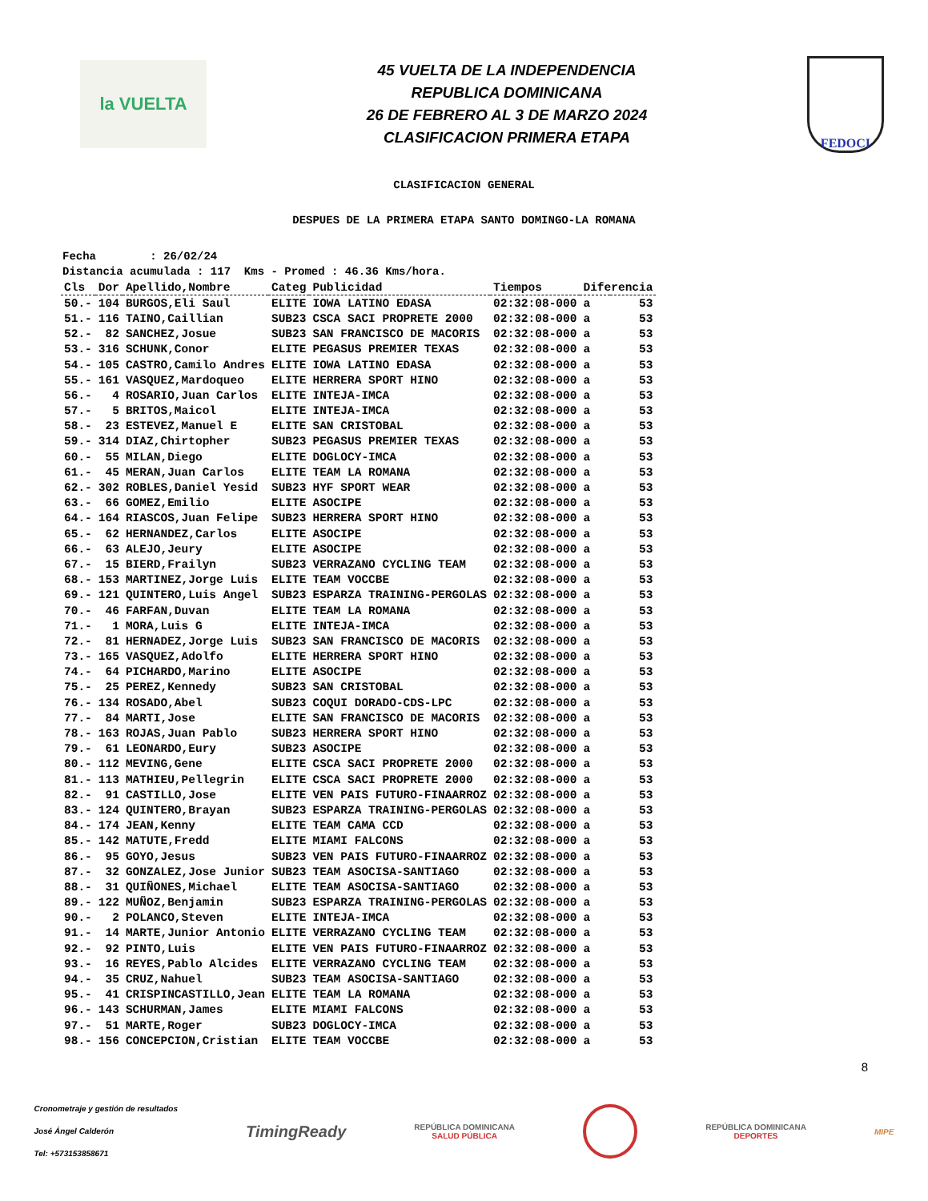la VUELTA
45 VUELTA DE LA INDEPENDENCIA
REPUBLICA DOMINICANA
26 DE FEBRERO AL 3 DE MARZO 2024
CLASIFICACION PRIMERA ETAPA
FEDOCI
CLASIFICACION GENERAL
DESPUES DE LA PRIMERA ETAPA SANTO DOMINGO-LA ROMANA
Fecha : 26/02/24 Distancia acumulada : 117 Kms - Promed : 46.36 Kms/hora.
| Cls | Dor | Apellido,Nombre | Categ | Publicidad | Tiempos | Diferencia | |
| --- | --- | --- | --- | --- | --- | --- | --- |
| 50.- | 104 | BURGOS,Eli Saul | ELITE | IOWA LATINO EDASA | 02:32:08-000 | a | 53 |
| 51.- | 116 | TAINO,Caillian | SUB23 | CSCA SACI PROPRETE 2000 | 02:32:08-000 | a | 53 |
| 52.- | 82 | SANCHEZ,Josue | SUB23 | SAN FRANCISCO DE MACORIS | 02:32:08-000 | a | 53 |
| 53.- | 316 | SCHUNK,Conor | ELITE | PEGASUS PREMIER TEXAS | 02:32:08-000 | a | 53 |
| 54.- | 105 | CASTRO,Camilo Andres | ELITE | IOWA LATINO EDASA | 02:32:08-000 | a | 53 |
| 55.- | 161 | VASQUEZ,Mardoqueo | ELITE | HERRERA SPORT HINO | 02:32:08-000 | a | 53 |
| 56.- | 4 | ROSARIO,Juan Carlos | ELITE | INTEJA-IMCA | 02:32:08-000 | a | 53 |
| 57.- | 5 | BRITOS,Maicol | ELITE | INTEJA-IMCA | 02:32:08-000 | a | 53 |
| 58.- | 23 | ESTEVEZ,Manuel E | ELITE | SAN CRISTOBAL | 02:32:08-000 | a | 53 |
| 59.- | 314 | DIAZ,Chirtopher | SUB23 | PEGASUS PREMIER TEXAS | 02:32:08-000 | a | 53 |
| 60.- | 55 | MILAN,Diego | ELITE | DOGLOCY-IMCA | 02:32:08-000 | a | 53 |
| 61.- | 45 | MERAN,Juan Carlos | ELITE | TEAM LA ROMANA | 02:32:08-000 | a | 53 |
| 62.- | 302 | ROBLES,Daniel Yesid | SUB23 | HYF SPORT WEAR | 02:32:08-000 | a | 53 |
| 63.- | 66 | GOMEZ,Emilio | ELITE | ASOCIPE | 02:32:08-000 | a | 53 |
| 64.- | 164 | RIASCOS,Juan Felipe | SUB23 | HERRERA SPORT HINO | 02:32:08-000 | a | 53 |
| 65.- | 62 | HERNANDEZ,Carlos | ELITE | ASOCIPE | 02:32:08-000 | a | 53 |
| 66.- | 63 | ALEJO,Jeury | ELITE | ASOCIPE | 02:32:08-000 | a | 53 |
| 67.- | 15 | BIERD,Frailyn | SUB23 | VERRAZANO CYCLING TEAM | 02:32:08-000 | a | 53 |
| 68.- | 153 | MARTINEZ,Jorge Luis | ELITE | TEAM VOCCBE | 02:32:08-000 | a | 53 |
| 69.- | 121 | QUINTERO,Luis Angel | SUB23 | ESPARZA TRAINING-PERGOLAS | 02:32:08-000 | a | 53 |
| 70.- | 46 | FARFAN,Duvan | ELITE | TEAM LA ROMANA | 02:32:08-000 | a | 53 |
| 71.- | 1 | MORA,Luis G | ELITE | INTEJA-IMCA | 02:32:08-000 | a | 53 |
| 72.- | 81 | HERNADEZ,Jorge Luis | SUB23 | SAN FRANCISCO DE MACORIS | 02:32:08-000 | a | 53 |
| 73.- | 165 | VASQUEZ,Adolfo | ELITE | HERRERA SPORT HINO | 02:32:08-000 | a | 53 |
| 74.- | 64 | PICHARDO,Marino | ELITE | ASOCIPE | 02:32:08-000 | a | 53 |
| 75.- | 25 | PEREZ,Kennedy | SUB23 | SAN CRISTOBAL | 02:32:08-000 | a | 53 |
| 76.- | 134 | ROSADO,Abel | SUB23 | COQUI DORADO-CDS-LPC | 02:32:08-000 | a | 53 |
| 77.- | 84 | MARTI,Jose | ELITE | SAN FRANCISCO DE MACORIS | 02:32:08-000 | a | 53 |
| 78.- | 163 | ROJAS,Juan Pablo | SUB23 | HERRERA SPORT HINO | 02:32:08-000 | a | 53 |
| 79.- | 61 | LEONARDO,Eury | SUB23 | ASOCIPE | 02:32:08-000 | a | 53 |
| 80.- | 112 | MEVING,Gene | ELITE | CSCA SACI PROPRETE 2000 | 02:32:08-000 | a | 53 |
| 81.- | 113 | MATHIEU,Pellegrin | ELITE | CSCA SACI PROPRETE 2000 | 02:32:08-000 | a | 53 |
| 82.- | 91 | CASTILLO,Jose | ELITE | VEN PAIS FUTURO-FINAARROZ | 02:32:08-000 | a | 53 |
| 83.- | 124 | QUINTERO,Brayan | SUB23 | ESPARZA TRAINING-PERGOLAS | 02:32:08-000 | a | 53 |
| 84.- | 174 | JEAN,Kenny | ELITE | TEAM CAMA CCD | 02:32:08-000 | a | 53 |
| 85.- | 142 | MATUTE,Fredd | ELITE | MIAMI FALCONS | 02:32:08-000 | a | 53 |
| 86.- | 95 | GOYO,Jesus | SUB23 | VEN PAIS FUTURO-FINAARROZ | 02:32:08-000 | a | 53 |
| 87.- | 32 | GONZALEZ,Jose Junior | SUB23 | TEAM ASOCISA-SANTIAGO | 02:32:08-000 | a | 53 |
| 88.- | 31 | QUIÑONES,Michael | ELITE | TEAM ASOCISA-SANTIAGO | 02:32:08-000 | a | 53 |
| 89.- | 122 | MUÑOZ,Benjamin | SUB23 | ESPARZA TRAINING-PERGOLAS | 02:32:08-000 | a | 53 |
| 90.- | 2 | POLANCO,Steven | ELITE | INTEJA-IMCA | 02:32:08-000 | a | 53 |
| 91.- | 14 | MARTE,Junior Antonio | ELITE | VERRAZANO CYCLING TEAM | 02:32:08-000 | a | 53 |
| 92.- | 92 | PINTO,Luis | ELITE | VEN PAIS FUTURO-FINAARROZ | 02:32:08-000 | a | 53 |
| 93.- | 16 | REYES,Pablo Alcides | ELITE | VERRAZANO CYCLING TEAM | 02:32:08-000 | a | 53 |
| 94.- | 35 | CRUZ,Nahuel | SUB23 | TEAM ASOCISA-SANTIAGO | 02:32:08-000 | a | 53 |
| 95.- | 41 | CRISPINCASTILLO,Jean | ELITE | TEAM LA ROMANA | 02:32:08-000 | a | 53 |
| 96.- | 143 | SCHURMAN,James | ELITE | MIAMI FALCONS | 02:32:08-000 | a | 53 |
| 97.- | 51 | MARTE,Roger | SUB23 | DOGLOCY-IMCA | 02:32:08-000 | a | 53 |
| 98.- | 156 | CONCEPCION,Cristian | ELITE | TEAM VOCCBE | 02:32:08-000 | a | 53 |
8
Cronometraje y gestión de resultados
José Ángel Calderón
Tel: +573153858671
TimingReady
REPÚBLICA DOMINICANA
SALUD PÚBLICA
REPÚBLICA DOMINICANA
DEPORTES
MIPE